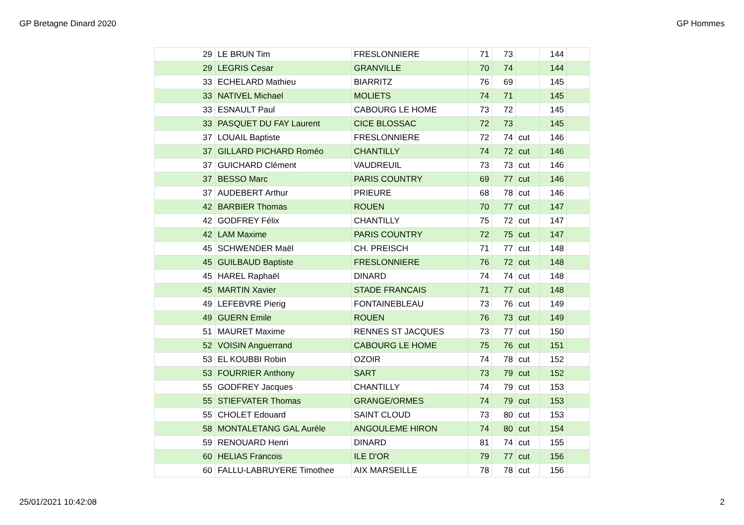GP Bretagne Dinard 2020 GP Hommes
| 29 | LE BRUN Tim | FRESLONNIERE | 71 | 73 | | 144 | |
| 29 | LEGRIS Cesar | GRANVILLE | 70 | 74 | | 144 | |
| 33 | ECHELARD Mathieu | BIARRITZ | 76 | 69 | | 145 | |
| 33 | NATIVEL Michael | MOLIETS | 74 | 71 | | 145 | |
| 33 | ESNAULT Paul | CABOURG LE HOME | 73 | 72 | | 145 | |
| 33 | PASQUET DU FAY Laurent | CICE BLOSSAC | 72 | 73 | | 145 | |
| 37 | LOUAIL Baptiste | FRESLONNIERE | 72 | 74 | cut | 146 | |
| 37 | GILLARD PICHARD Roméo | CHANTILLY | 74 | 72 | cut | 146 | |
| 37 | GUICHARD Clément | VAUDREUIL | 73 | 73 | cut | 146 | |
| 37 | BESSO Marc | PARIS COUNTRY | 69 | 77 | cut | 146 | |
| 37 | AUDEBERT Arthur | PRIEURE | 68 | 78 | cut | 146 | |
| 42 | BARBIER Thomas | ROUEN | 70 | 77 | cut | 147 | |
| 42 | GODFREY Félix | CHANTILLY | 75 | 72 | cut | 147 | |
| 42 | LAM Maxime | PARIS COUNTRY | 72 | 75 | cut | 147 | |
| 45 | SCHWENDER Maël | CH. PREISCH | 71 | 77 | cut | 148 | |
| 45 | GUILBAUD Baptiste | FRESLONNIERE | 76 | 72 | cut | 148 | |
| 45 | HAREL Raphaël | DINARD | 74 | 74 | cut | 148 | |
| 45 | MARTIN Xavier | STADE FRANCAIS | 71 | 77 | cut | 148 | |
| 49 | LEFEBVRE Pierig | FONTAINEBLEAU | 73 | 76 | cut | 149 | |
| 49 | GUERN Emile | ROUEN | 76 | 73 | cut | 149 | |
| 51 | MAURET Maxime | RENNES ST JACQUES | 73 | 77 | cut | 150 | |
| 52 | VOISIN Anguerrand | CABOURG LE HOME | 75 | 76 | cut | 151 | |
| 53 | EL KOUBBI Robin | OZOIR | 74 | 78 | cut | 152 | |
| 53 | FOURRIER Anthony | SART | 73 | 79 | cut | 152 | |
| 55 | GODFREY Jacques | CHANTILLY | 74 | 79 | cut | 153 | |
| 55 | STIEFVATER Thomas | GRANGE/ORMES | 74 | 79 | cut | 153 | |
| 55 | CHOLET Edouard | SAINT CLOUD | 73 | 80 | cut | 153 | |
| 58 | MONTALETANG GAL Auréle | ANGOULEME HIRON | 74 | 80 | cut | 154 | |
| 59 | RENOUARD Henri | DINARD | 81 | 74 | cut | 155 | |
| 60 | HELIAS Francois | ILE D'OR | 79 | 77 | cut | 156 | |
| 60 | FALLU-LABRUYERE Timothee | AIX MARSEILLE | 78 | 78 | cut | 156 | |
25/01/2021 10:42:08 2